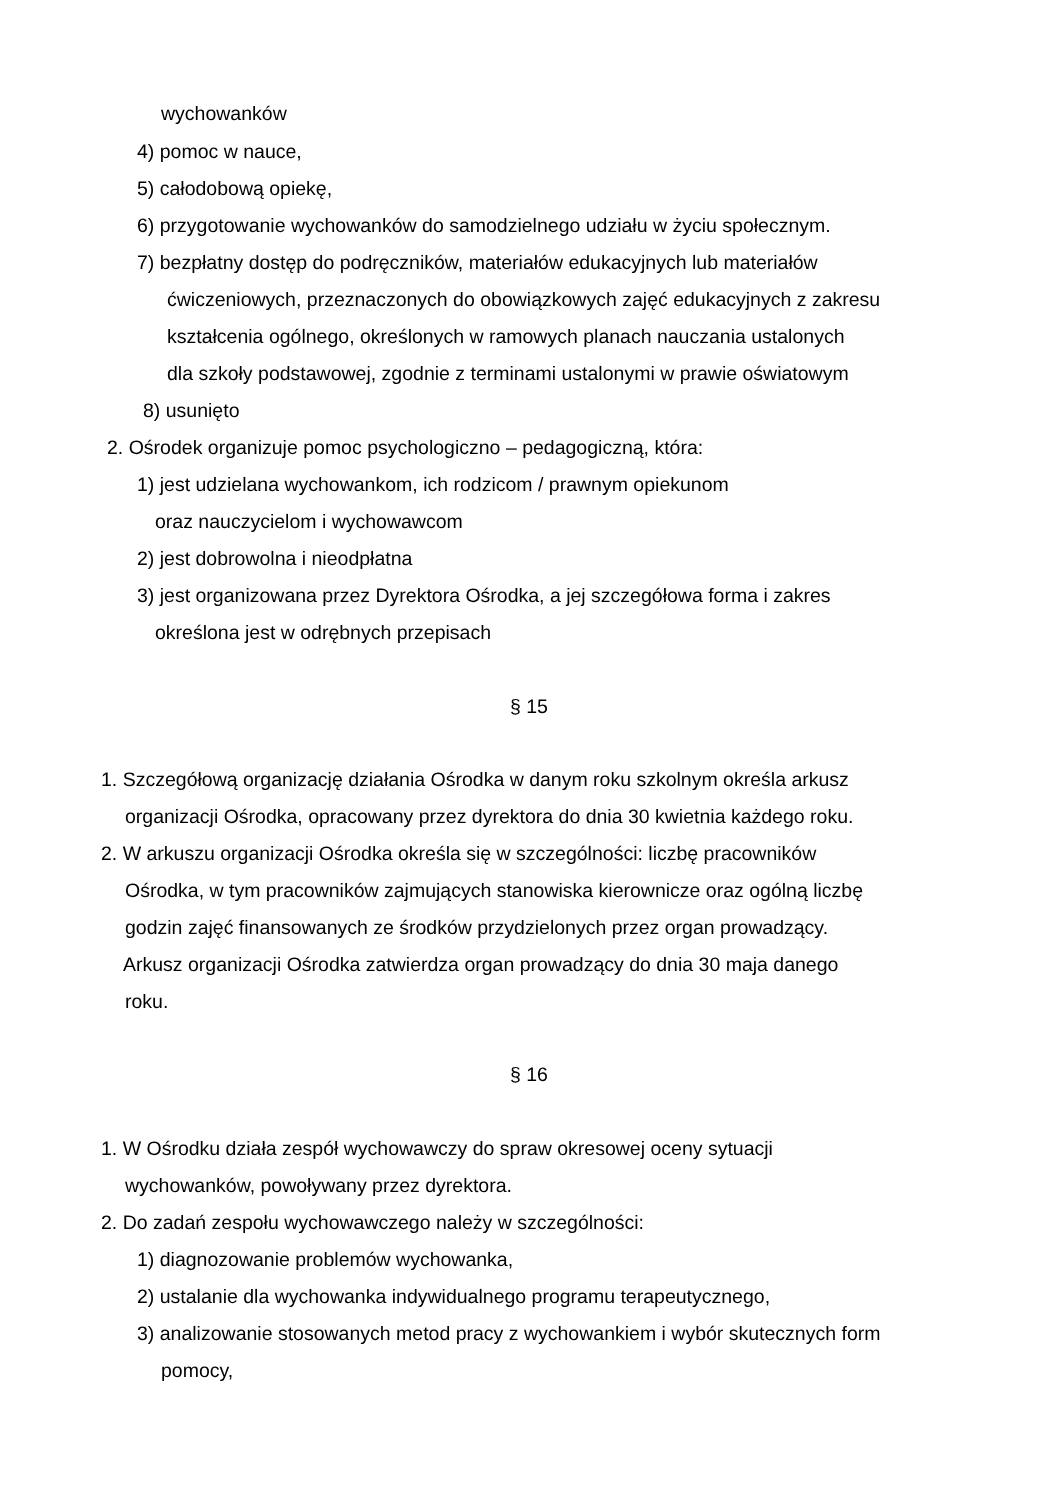wychowanków
4) pomoc w nauce,
5) całodobową opiekę,
6) przygotowanie wychowanków do samodzielnego udziału w życiu społecznym.
7) bezpłatny dostęp do podręczników, materiałów edukacyjnych lub materiałów
ćwiczeniowych, przeznaczonych do obowiązkowych zajęć edukacyjnych z zakresu
kształcenia ogólnego, określonych w ramowych planach nauczania ustalonych
dla szkoły podstawowej, zgodnie z terminami ustalonymi w prawie oświatowym
8) usunięto
2. Ośrodek organizuje pomoc psychologiczno – pedagogiczną, która:
1) jest udzielana wychowankom, ich rodzicom / prawnym opiekunom
oraz nauczycielom i wychowawcom
2) jest dobrowolna i nieodpłatna
3) jest organizowana przez Dyrektora Ośrodka, a jej szczegółowa forma i zakres
określona jest w odrębnych przepisach
§ 15
1. Szczegółową organizację działania Ośrodka w danym roku szkolnym określa arkusz
organizacji Ośrodka, opracowany przez dyrektora do dnia 30 kwietnia każdego roku.
2. W arkuszu organizacji Ośrodka określa się w szczególności: liczbę pracowników
Ośrodka, w tym pracowników zajmujących stanowiska kierownicze oraz ogólną liczbę
godzin zajęć finansowanych ze środków przydzielonych przez organ prowadzący.
Arkusz organizacji Ośrodka zatwierdza organ prowadzący do dnia 30 maja danego
roku.
§ 16
1. W Ośrodku działa zespół wychowawczy do spraw okresowej oceny sytuacji
wychowanków, powoływany przez dyrektora.
2. Do zadań zespołu wychowawczego należy w szczególności:
1) diagnozowanie problemów wychowanka,
2) ustalanie dla wychowanka indywidualnego programu terapeutycznego,
3) analizowanie stosowanych metod pracy z wychowankiem i wybór skutecznych form
pomocy,